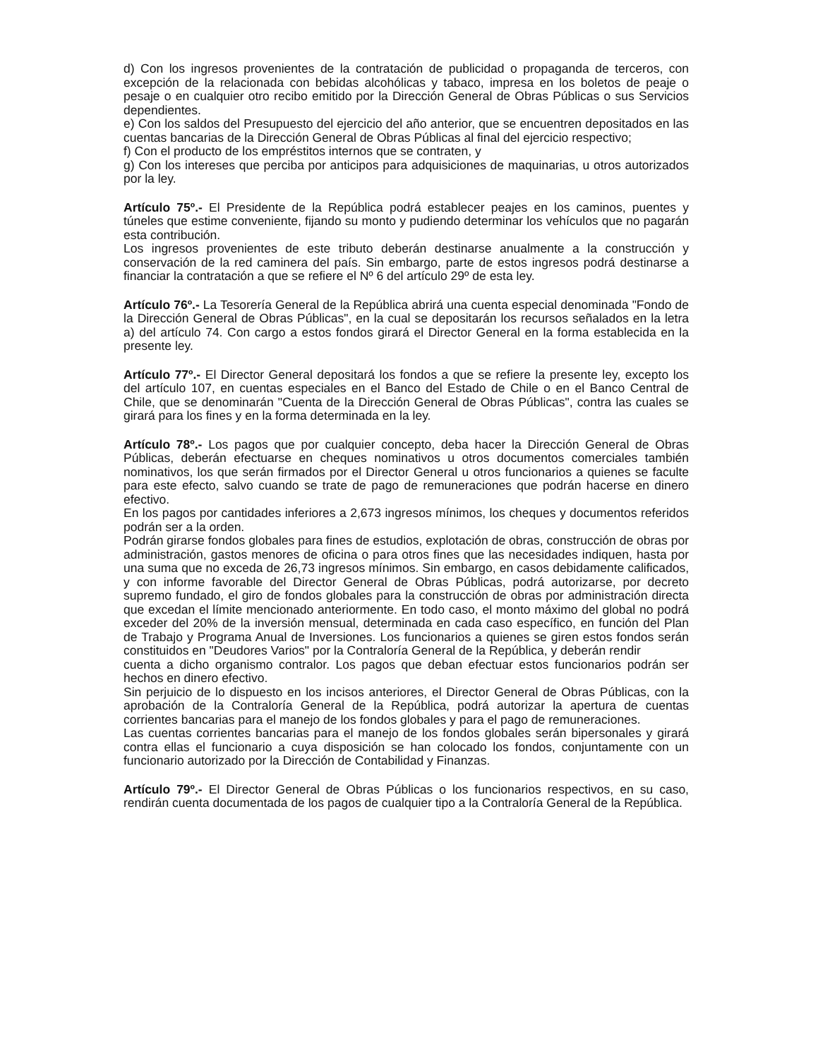d) Con los ingresos provenientes de la contratación de publicidad o propaganda de terceros, con excepción de la relacionada con bebidas alcohólicas y tabaco, impresa en los boletos de peaje o pesaje o en cualquier otro recibo emitido por la Dirección General de Obras Públicas o sus Servicios dependientes.
e) Con los saldos del Presupuesto del ejercicio del año anterior, que se encuentren depositados en las cuentas bancarias de la Dirección General de Obras Públicas al final del ejercicio respectivo;
f) Con el producto de los empréstitos internos que se contraten, y
g) Con los intereses que perciba por anticipos para adquisiciones de maquinarias, u otros autorizados por la ley.
Artículo 75º.- El Presidente de la República podrá establecer peajes en los caminos, puentes y túneles que estime conveniente, fijando su monto y pudiendo determinar los vehículos que no pagarán esta contribución.
Los ingresos provenientes de este tributo deberán destinarse anualmente a la construcción y conservación de la red caminera del país. Sin embargo, parte de estos ingresos podrá destinarse a financiar la contratación a que se refiere el Nº 6 del artículo 29º de esta ley.
Artículo 76º.- La Tesorería General de la República abrirá una cuenta especial denominada "Fondo de la Dirección General de Obras Públicas", en la cual se depositarán los recursos señalados en la letra a) del artículo 74. Con cargo a estos fondos girará el Director General en la forma establecida en la presente ley.
Artículo 77º.- El Director General depositará los fondos a que se refiere la presente ley, excepto los del artículo 107, en cuentas especiales en el Banco del Estado de Chile o en el Banco Central de Chile, que se denominarán "Cuenta de la Dirección General de Obras Públicas", contra las cuales se girará para los fines y en la forma determinada en la ley.
Artículo 78º.- Los pagos que por cualquier concepto, deba hacer la Dirección General de Obras Públicas, deberán efectuarse en cheques nominativos u otros documentos comerciales también nominativos, los que serán firmados por el Director General u otros funcionarios a quienes se faculte para este efecto, salvo cuando se trate de pago de remuneraciones que podrán hacerse en dinero efectivo.
En los pagos por cantidades inferiores a 2,673 ingresos mínimos, los cheques y documentos referidos podrán ser a la orden.
Podrán girarse fondos globales para fines de estudios, explotación de obras, construcción de obras por administración, gastos menores de oficina o para otros fines que las necesidades indiquen, hasta por una suma que no exceda de 26,73 ingresos mínimos. Sin embargo, en casos debidamente calificados, y con informe favorable del Director General de Obras Públicas, podrá autorizarse, por decreto supremo fundado, el giro de fondos globales para la construcción de obras por administración directa que excedan el límite mencionado anteriormente. En todo caso, el monto máximo del global no podrá exceder del 20% de la inversión mensual, determinada en cada caso específico, en función del Plan de Trabajo y Programa Anual de Inversiones. Los funcionarios a quienes se giren estos fondos serán constituidos en "Deudores Varios" por la Contraloría General de la República, y deberán rendir
cuenta a dicho organismo contralor. Los pagos que deban efectuar estos funcionarios podrán ser hechos en dinero efectivo.
Sin perjuicio de lo dispuesto en los incisos anteriores, el Director General de Obras Públicas, con la aprobación de la Contraloría General de la República, podrá autorizar la apertura de cuentas corrientes bancarias para el manejo de los fondos globales y para el pago de remuneraciones.
Las cuentas corrientes bancarias para el manejo de los fondos globales serán bipersonales y girará contra ellas el funcionario a cuya disposición se han colocado los fondos, conjuntamente con un funcionario autorizado por la Dirección de Contabilidad y Finanzas.
Artículo 79º.- El Director General de Obras Públicas o los funcionarios respectivos, en su caso, rendirán cuenta documentada de los pagos de cualquier tipo a la Contraloría General de la República.